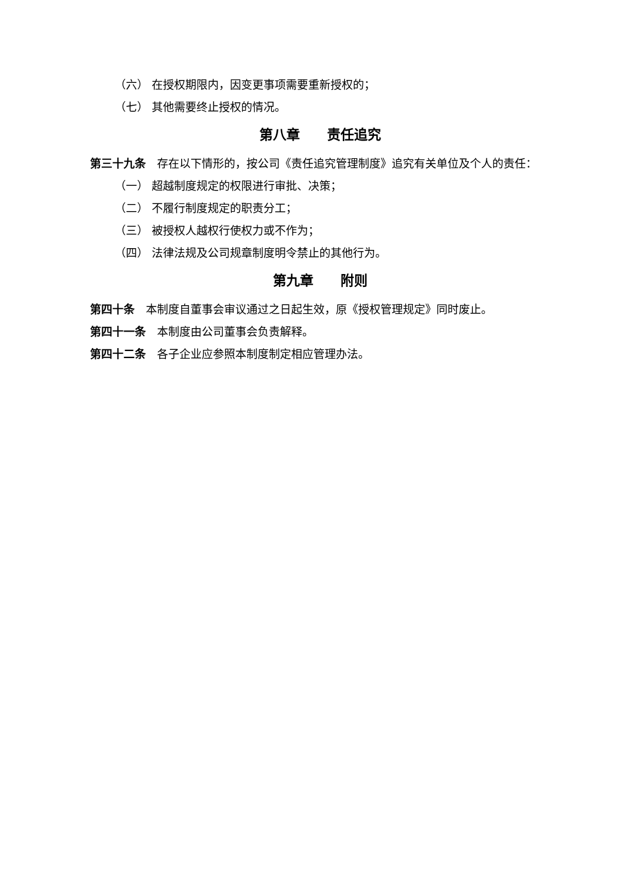（六） 在授权期限内，因变更事项需要重新授权的；
（七） 其他需要终止授权的情况。
第八章  责任追究
第三十九条 存在以下情形的，按公司《责任追究管理制度》追究有关单位及个人的责任：
（一） 超越制度规定的权限进行审批、决策；
（二） 不履行制度规定的职责分工；
（三） 被授权人越权行使权力或不作为；
（四） 法律法规及公司规章制度明令禁止的其他行为。
第九章  附则
第四十条 本制度自董事会审议通过之日起生效，原《授权管理规定》同时废止。
第四十一条 本制度由公司董事会负责解释。
第四十二条 各子企业应参照本制度制定相应管理办法。